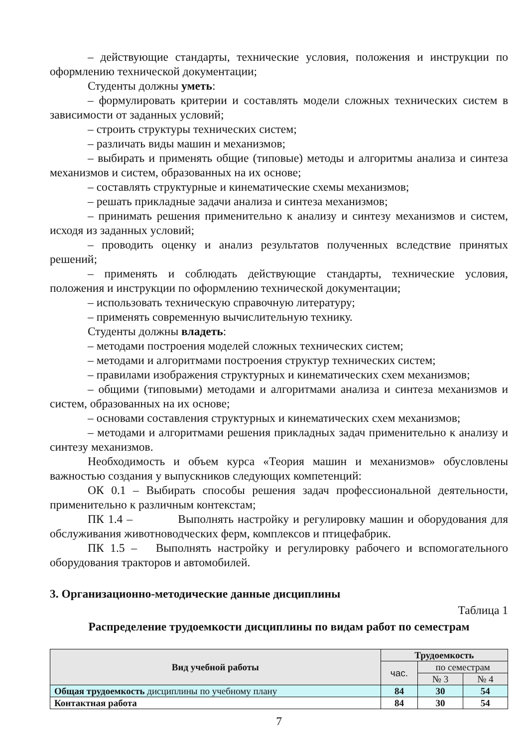– действующие стандарты, технические условия, положения и инструкции по оформлению технической документации;
Студенты должны уметь:
– формулировать критерии и составлять модели сложных технических систем в зависимости от заданных условий;
– строить структуры технических систем;
– различать виды машин и механизмов;
– выбирать и применять общие (типовые) методы и алгоритмы анализа и синтеза механизмов и систем, образованных на их основе;
– составлять структурные и кинематические схемы механизмов;
– решать прикладные задачи анализа и синтеза механизмов;
– принимать решения применительно к анализу и синтезу механизмов и систем, исходя из заданных условий;
– проводить оценку и анализ результатов полученных вследствие принятых решений;
– применять и соблюдать действующие стандарты, технические условия, положения и инструкции по оформлению технической документации;
– использовать техническую справочную литературу;
– применять современную вычислительную технику.
Студенты должны владеть:
– методами построения моделей сложных технических систем;
– методами и алгоритмами построения структур технических систем;
– правилами изображения структурных и кинематических схем механизмов;
– общими (типовыми) методами и алгоритмами анализа и синтеза механизмов и систем, образованных на их основе;
– основами составления структурных и кинематических схем механизмов;
– методами и алгоритмами решения прикладных задач применительно к анализу и синтезу механизмов.
Необходимость и объем курса «Теория машин и механизмов» обусловлены важностью создания у выпускников следующих компетенций:
ОК 0.1 – Выбирать способы решения задач профессиональной деятельности, применительно к различным контекстам;
ПК 1.4 – Выполнять настройку и регулировку машин и оборудования для обслуживания животноводческих ферм, комплексов и птицефабрик.
ПК 1.5 – Выполнять настройку и регулировку рабочего и вспомогательного оборудования тракторов и автомобилей.
3. Организационно-методические данные дисциплины
Таблица 1
Распределение трудоемкости дисциплины по видам работ по семестрам
| Вид учебной работы | Трудоемкость | | |
| --- | --- | --- | --- |
| | час. | по семестрам | |
| | | № 3 | № 4 |
| Общая трудоемкость дисциплины по учебному плану | 84 | 30 | 54 |
| Контактная работа | 84 | 30 | 54 |
7